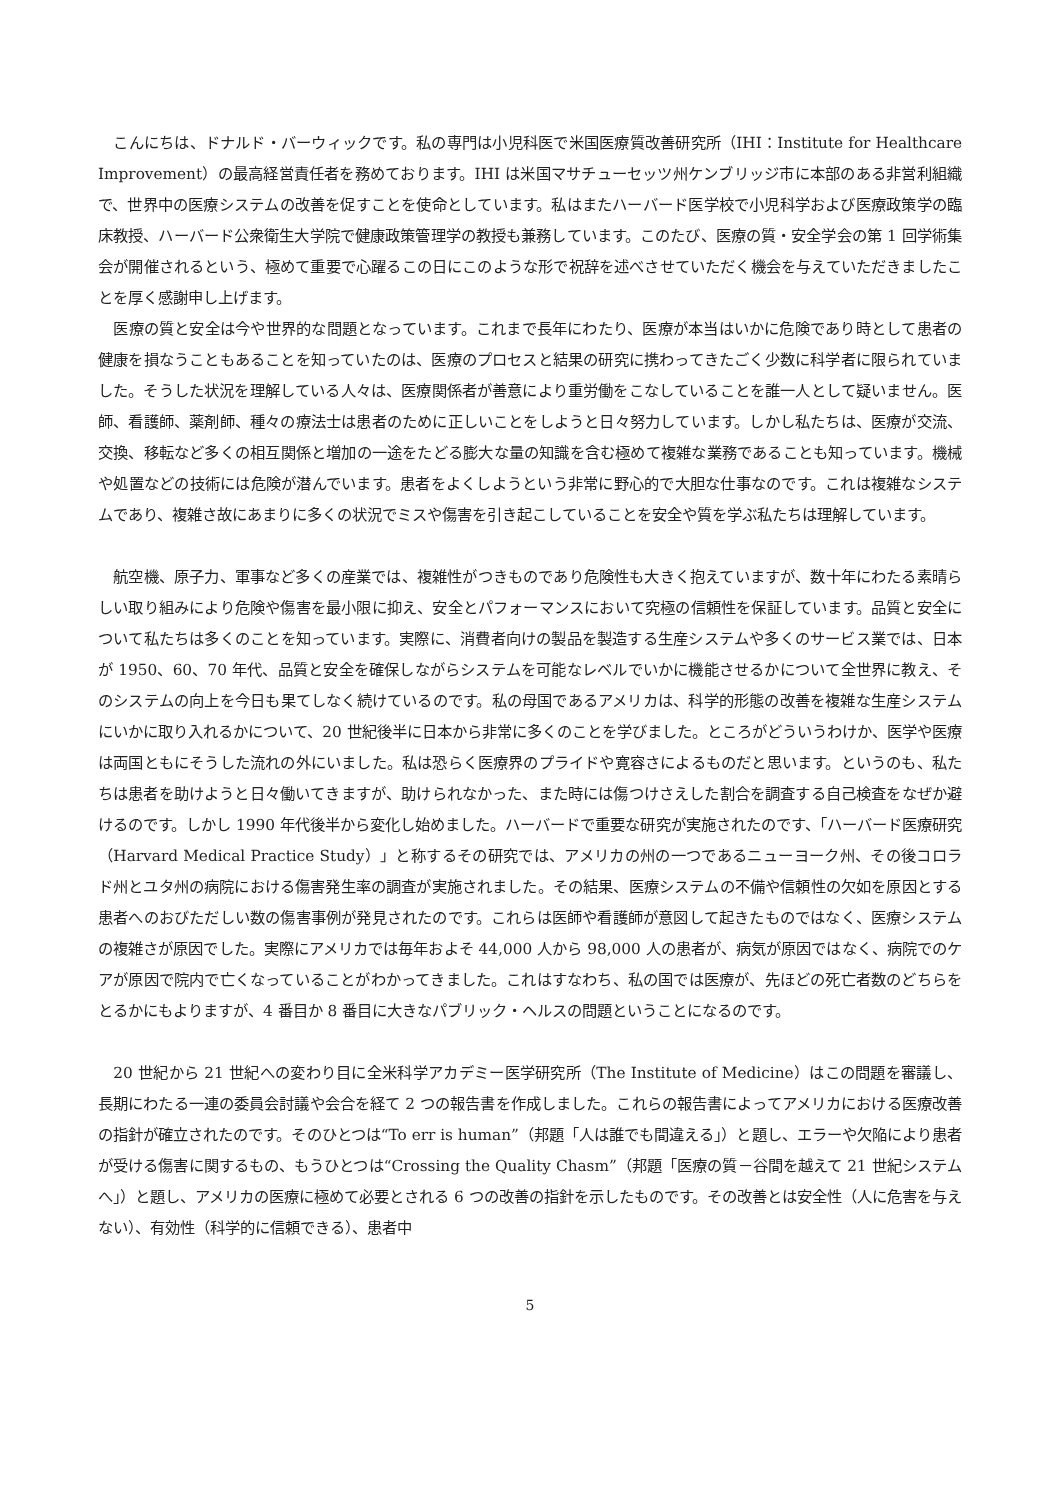こんにちは、ドナルド・バーウィックです。私の専門は小児科医で米国医療質改善研究所（IHI：Institute for Healthcare Improvement）の最高経営責任者を務めております。IHI は米国マサチューセッツ州ケンブリッジ市に本部のある非営利組織で、世界中の医療システムの改善を促すことを使命としています。私はまたハーバード医学校で小児科学および医療政策学の臨床教授、ハーバード公衆衛生大学院で健康政策管理学の教授も兼務しています。このたび、医療の質・安全学会の第 1 回学術集会が開催されるという、極めて重要で心躍るこの日にこのような形で祝辞を述べさせていただく機会を与えていただきましたことを厚く感謝申し上げます。
医療の質と安全は今や世界的な問題となっています。これまで長年にわたり、医療が本当はいかに危険であり時として患者の健康を損なうこともあることを知っていたのは、医療のプロセスと結果の研究に携わってきたごく少数に科学者に限られていました。そうした状況を理解している人々は、医療関係者が善意により重労働をこなしていることを誰一人として疑いません。医師、看護師、薬剤師、種々の療法士は患者のために正しいことをしようと日々努力しています。しかし私たちは、医療が交流、交換、移転など多くの相互関係と増加の一途をたどる膨大な量の知識を含む極めて複雑な業務であることも知っています。機械や処置などの技術には危険が潜んでいます。患者をよくしようという非常に野心的で大胆な仕事なのです。これは複雑なシステムであり、複雑さ故にあまりに多くの状況でミスや傷害を引き起こしていることを安全や質を学ぶ私たちは理解しています。
航空機、原子力、軍事など多くの産業では、複雑性がつきものであり危険性も大きく抱えていますが、数十年にわたる素晴らしい取り組みにより危険や傷害を最小限に抑え、安全とパフォーマンスにおいて究極の信頼性を保証しています。品質と安全について私たちは多くのことを知っています。実際に、消費者向けの製品を製造する生産システムや多くのサービス業では、日本が 1950、60、70 年代、品質と安全を確保しながらシステムを可能なレベルでいかに機能させるかについて全世界に教え、そのシステムの向上を今日も果てしなく続けているのです。私の母国であるアメリカは、科学的形態の改善を複雑な生産システムにいかに取り入れるかについて、20 世紀後半に日本から非常に多くのことを学びました。ところがどういうわけか、医学や医療は両国ともにそうした流れの外にいました。私は恐らく医療界のプライドや寛容さによるものだと思います。というのも、私たちは患者を助けようと日々働いてきますが、助けられなかった、また時には傷つけさえした割合を調査する自己検査をなぜか避けるのです。しかし 1990 年代後半から変化し始めました。ハーバードで重要な研究が実施されたのです、「ハーバード医療研究（Harvard Medical Practice Study）」と称するその研究では、アメリカの州の一つであるニューヨーク州、その後コロラド州とユタ州の病院における傷害発生率の調査が実施されました。その結果、医療システムの不備や信頼性の欠如を原因とする患者へのおびただしい数の傷害事例が発見されたのです。これらは医師や看護師が意図して起きたものではなく、医療システムの複雑さが原因でした。実際にアメリカでは毎年およそ 44,000 人から 98,000 人の患者が、病気が原因ではなく、病院でのケアが原因で院内で亡くなっていることがわかってきました。これはすなわち、私の国では医療が、先ほどの死亡者数のどちらをとるかにもよりますが、4 番目か 8 番目に大きなパブリック・ヘルスの問題ということになるのです。
20 世紀から 21 世紀への変わり目に全米科学アカデミー医学研究所（The Institute of Medicine）はこの問題を審議し、長期にわたる一連の委員会討議や会合を経て 2 つの報告書を作成しました。これらの報告書によってアメリカにおける医療改善の指針が確立されたのです。そのひとつは“To err is human”（邦題「人は誰でも間違える」）と題し、エラーや欠陥により患者が受ける傷害に関するもの、もうひとつは“Crossing the Quality Chasm”（邦題「医療の質－谷間を越えて 21 世紀システムへ」）と題し、アメリカの医療に極めて必要とされる 6 つの改善の指針を示したものです。その改善とは安全性（人に危害を与えない）、有効性（科学的に信頼できる）、患者中
5